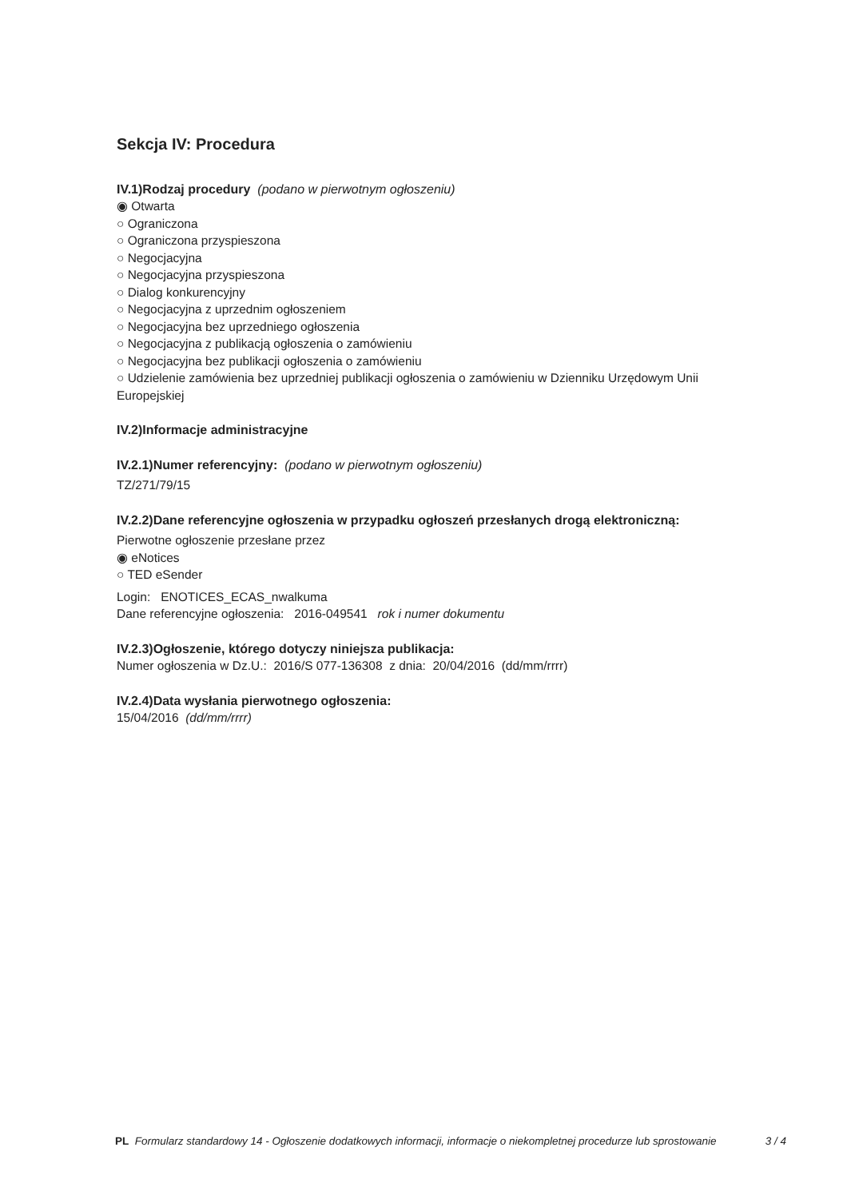Sekcja IV: Procedura
IV.1)Rodzaj procedury (podano w pierwotnym ogłoszeniu)
◉ Otwarta
○ Ograniczona
○ Ograniczona przyspieszona
○ Negocjacyjna
○ Negocjacyjna przyspieszona
○ Dialog konkurencyjny
○ Negocjacyjna z uprzednim ogłoszeniem
○ Negocjacyjna bez uprzedniego ogłoszenia
○ Negocjacyjna z publikacją ogłoszenia o zamówieniu
○ Negocjacyjna bez publikacji ogłoszenia o zamówieniu
○ Udzielenie zamówienia bez uprzedniej publikacji ogłoszenia o zamówieniu w Dzienniku Urzędowym Unii Europejskiej
IV.2)Informacje administracyjne
IV.2.1)Numer referencyjny: (podano w pierwotnym ogłoszeniu)
TZ/271/79/15
IV.2.2)Dane referencyjne ogłoszenia w przypadku ogłoszeń przesłanych drogą elektroniczną:
Pierwotne ogłoszenie przesłane przez
◉ eNotices
○ TED eSender
Login: ENOTICES_ECAS_nwalkuma
Dane referencyjne ogłoszenia: 2016-049541 rok i numer dokumentu
IV.2.3)Ogłoszenie, którego dotyczy niniejsza publikacja:
Numer ogłoszenia w Dz.U.: 2016/S 077-136308 z dnia: 20/04/2016 (dd/mm/rrrr)
IV.2.4)Data wysłania pierwotnego ogłoszenia:
15/04/2016 (dd/mm/rrrr)
PL Formularz standardowy 14 - Ogłoszenie dodatkowych informacji, informacje o niekompletnej procedurze lub sprostowanie
3 / 4